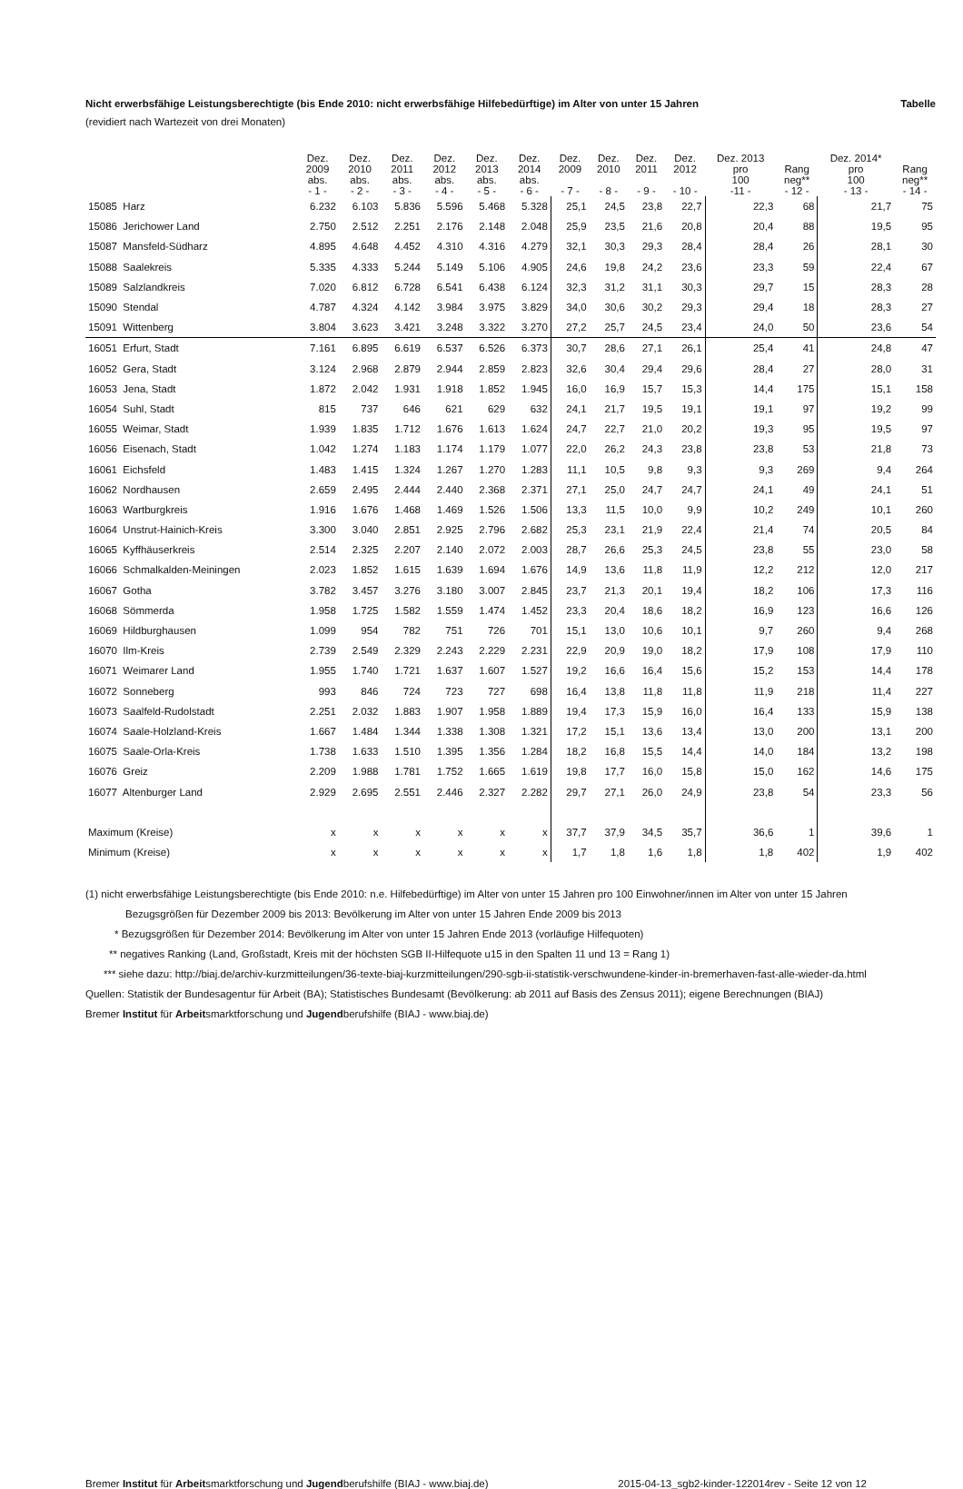Nicht erwerbsfähige Leistungsberechtigte (bis Ende 2010: nicht erwerbsfähige Hilfebedürftige) im Alter von unter 15 Jahren Tabelle
(revidiert nach Wartezeit von drei Monaten)
| | Dez. 2009 abs. - 1 - | Dez. 2010 abs. - 2 - | Dez. 2011 abs. - 3 - | Dez. 2012 abs. - 4 - | Dez. 2013 abs. - 5 - | Dez. 2014 abs. - 6 - | Dez. 2009 - 7 - | Dez. 2010 - 8 - | Dez. 2011 - 9 - | Dez. 2012 - 10 - | Dez. 2013 pro 100 -11 - | Rang neg** - 12 - | Dez. 2014* pro 100 - 13 - | Rang neg** - 14 - |
| --- | --- | --- | --- | --- | --- | --- | --- | --- | --- | --- | --- | --- | --- | --- |
| 15085 Harz | 6.232 | 6.103 | 5.836 | 5.596 | 5.468 | 5.328 | 25,1 | 24,5 | 23,8 | 22,7 | 22,3 | 68 | 21,7 | 75 |
| 15086 Jerichower Land | 2.750 | 2.512 | 2.251 | 2.176 | 2.148 | 2.048 | 25,9 | 23,5 | 21,6 | 20,8 | 20,4 | 88 | 19,5 | 95 |
| 15087 Mansfeld-Südharz | 4.895 | 4.648 | 4.452 | 4.310 | 4.316 | 4.279 | 32,1 | 30,3 | 29,3 | 28,4 | 28,4 | 26 | 28,1 | 30 |
| 15088 Saalekreis | 5.335 | 4.333 | 5.244 | 5.149 | 5.106 | 4.905 | 24,6 | 19,8 | 24,2 | 23,6 | 23,3 | 59 | 22,4 | 67 |
| 15089 Salzlandkreis | 7.020 | 6.812 | 6.728 | 6.541 | 6.438 | 6.124 | 32,3 | 31,2 | 31,1 | 30,3 | 29,7 | 15 | 28,3 | 28 |
| 15090 Stendal | 4.787 | 4.324 | 4.142 | 3.984 | 3.975 | 3.829 | 34,0 | 30,6 | 30,2 | 29,3 | 29,4 | 18 | 28,3 | 27 |
| 15091 Wittenberg | 3.804 | 3.623 | 3.421 | 3.248 | 3.322 | 3.270 | 27,2 | 25,7 | 24,5 | 23,4 | 24,0 | 50 | 23,6 | 54 |
| 16051 Erfurt, Stadt | 7.161 | 6.895 | 6.619 | 6.537 | 6.526 | 6.373 | 30,7 | 28,6 | 27,1 | 26,1 | 25,4 | 41 | 24,8 | 47 |
| 16052 Gera, Stadt | 3.124 | 2.968 | 2.879 | 2.944 | 2.859 | 2.823 | 32,6 | 30,4 | 29,4 | 29,6 | 28,4 | 27 | 28,0 | 31 |
| 16053 Jena, Stadt | 1.872 | 2.042 | 1.931 | 1.918 | 1.852 | 1.945 | 16,0 | 16,9 | 15,7 | 15,3 | 14,4 | 175 | 15,1 | 158 |
| 16054 Suhl, Stadt | 815 | 737 | 646 | 621 | 629 | 632 | 24,1 | 21,7 | 19,5 | 19,1 | 19,1 | 97 | 19,2 | 99 |
| 16055 Weimar, Stadt | 1.939 | 1.835 | 1.712 | 1.676 | 1.613 | 1.624 | 24,7 | 22,7 | 21,0 | 20,2 | 19,3 | 95 | 19,5 | 97 |
| 16056 Eisenach, Stadt | 1.042 | 1.274 | 1.183 | 1.174 | 1.179 | 1.077 | 22,0 | 26,2 | 24,3 | 23,8 | 23,8 | 53 | 21,8 | 73 |
| 16061 Eichsfeld | 1.483 | 1.415 | 1.324 | 1.267 | 1.270 | 1.283 | 11,1 | 10,5 | 9,8 | 9,3 | 9,3 | 269 | 9,4 | 264 |
| 16062 Nordhausen | 2.659 | 2.495 | 2.444 | 2.440 | 2.368 | 2.371 | 27,1 | 25,0 | 24,7 | 24,7 | 24,1 | 49 | 24,1 | 51 |
| 16063 Wartburgkreis | 1.916 | 1.676 | 1.468 | 1.469 | 1.526 | 1.506 | 13,3 | 11,5 | 10,0 | 9,9 | 10,2 | 249 | 10,1 | 260 |
| 16064 Unstrut-Hainich-Kreis | 3.300 | 3.040 | 2.851 | 2.925 | 2.796 | 2.682 | 25,3 | 23,1 | 21,9 | 22,4 | 21,4 | 74 | 20,5 | 84 |
| 16065 Kyffhäuserkreis | 2.514 | 2.325 | 2.207 | 2.140 | 2.072 | 2.003 | 28,7 | 26,6 | 25,3 | 24,5 | 23,8 | 55 | 23,0 | 58 |
| 16066 Schmalkalden-Meiningen | 2.023 | 1.852 | 1.615 | 1.639 | 1.694 | 1.676 | 14,9 | 13,6 | 11,8 | 11,9 | 12,2 | 212 | 12,0 | 217 |
| 16067 Gotha | 3.782 | 3.457 | 3.276 | 3.180 | 3.007 | 2.845 | 23,7 | 21,3 | 20,1 | 19,4 | 18,2 | 106 | 17,3 | 116 |
| 16068 Sömmerda | 1.958 | 1.725 | 1.582 | 1.559 | 1.474 | 1.452 | 23,3 | 20,4 | 18,6 | 18,2 | 16,9 | 123 | 16,6 | 126 |
| 16069 Hildburghausen | 1.099 | 954 | 782 | 751 | 726 | 701 | 15,1 | 13,0 | 10,6 | 10,1 | 9,7 | 260 | 9,4 | 268 |
| 16070 Ilm-Kreis | 2.739 | 2.549 | 2.329 | 2.243 | 2.229 | 2.231 | 22,9 | 20,9 | 19,0 | 18,2 | 17,9 | 108 | 17,9 | 110 |
| 16071 Weimarer Land | 1.955 | 1.740 | 1.721 | 1.637 | 1.607 | 1.527 | 19,2 | 16,6 | 16,4 | 15,6 | 15,2 | 153 | 14,4 | 178 |
| 16072 Sonneberg | 993 | 846 | 724 | 723 | 727 | 698 | 16,4 | 13,8 | 11,8 | 11,8 | 11,9 | 218 | 11,4 | 227 |
| 16073 Saalfeld-Rudolstadt | 2.251 | 2.032 | 1.883 | 1.907 | 1.958 | 1.889 | 19,4 | 17,3 | 15,9 | 16,0 | 16,4 | 133 | 15,9 | 138 |
| 16074 Saale-Holzland-Kreis | 1.667 | 1.484 | 1.344 | 1.338 | 1.308 | 1.321 | 17,2 | 15,1 | 13,6 | 13,4 | 13,0 | 200 | 13,1 | 200 |
| 16075 Saale-Orla-Kreis | 1.738 | 1.633 | 1.510 | 1.395 | 1.356 | 1.284 | 18,2 | 16,8 | 15,5 | 14,4 | 14,0 | 184 | 13,2 | 198 |
| 16076 Greiz | 2.209 | 1.988 | 1.781 | 1.752 | 1.665 | 1.619 | 19,8 | 17,7 | 16,0 | 15,8 | 15,0 | 162 | 14,6 | 175 |
| 16077 Altenburger Land | 2.929 | 2.695 | 2.551 | 2.446 | 2.327 | 2.282 | 29,7 | 27,1 | 26,0 | 24,9 | 23,8 | 54 | 23,3 | 56 |
| Maximum (Kreise) | x | x | x | x | x | x | 37,7 | 37,9 | 34,5 | 35,7 | 36,6 | 1 | 39,6 | 1 |
| Minimum (Kreise) | x | x | x | x | x | x | 1,7 | 1,8 | 1,6 | 1,8 | 1,8 | 402 | 1,9 | 402 |
(1) nicht erwerbsfähige Leistungsberechtigte (bis Ende 2010: n.e. Hilfebedürftige) im Alter von unter 15 Jahren pro 100 Einwohner/innen im Alter von unter 15 Jahren
Bezugsgrößen für Dezember 2009 bis 2013: Bevölkerung im Alter von unter 15 Jahren Ende 2009 bis 2013
* Bezugsgrößen für Dezember 2014: Bevölkerung im Alter von unter 15 Jahren Ende 2013 (vorläufige Hilfequoten)
** negatives Ranking (Land, Großstadt, Kreis mit der höchsten SGB II-Hilfequote u15 in den Spalten 11 und 13 = Rang 1)
*** siehe dazu: http://biaj.de/archiv-kurzmitteilungen/36-texte-biaj-kurzmitteilungen/290-sgb-ii-statistik-verschwundene-kinder-in-bremerhaven-fast-alle-wieder-da.html
Quellen: Statistik der Bundesagentur für Arbeit (BA); Statistisches Bundesamt (Bevölkerung: ab 2011 auf Basis des Zensus 2011); eigene Berechnungen (BIAJ)
Bremer Institut für Arbeitsmarktforschung und Jugendberufshilfe (BIAJ - www.biaj.de)
Bremer Institut für Arbeitsmarktforschung und Jugendberufshilfe (BIAJ - www.biaj.de) 2015-04-13_sgb2-kinder-122014rev - Seite 12 von 12